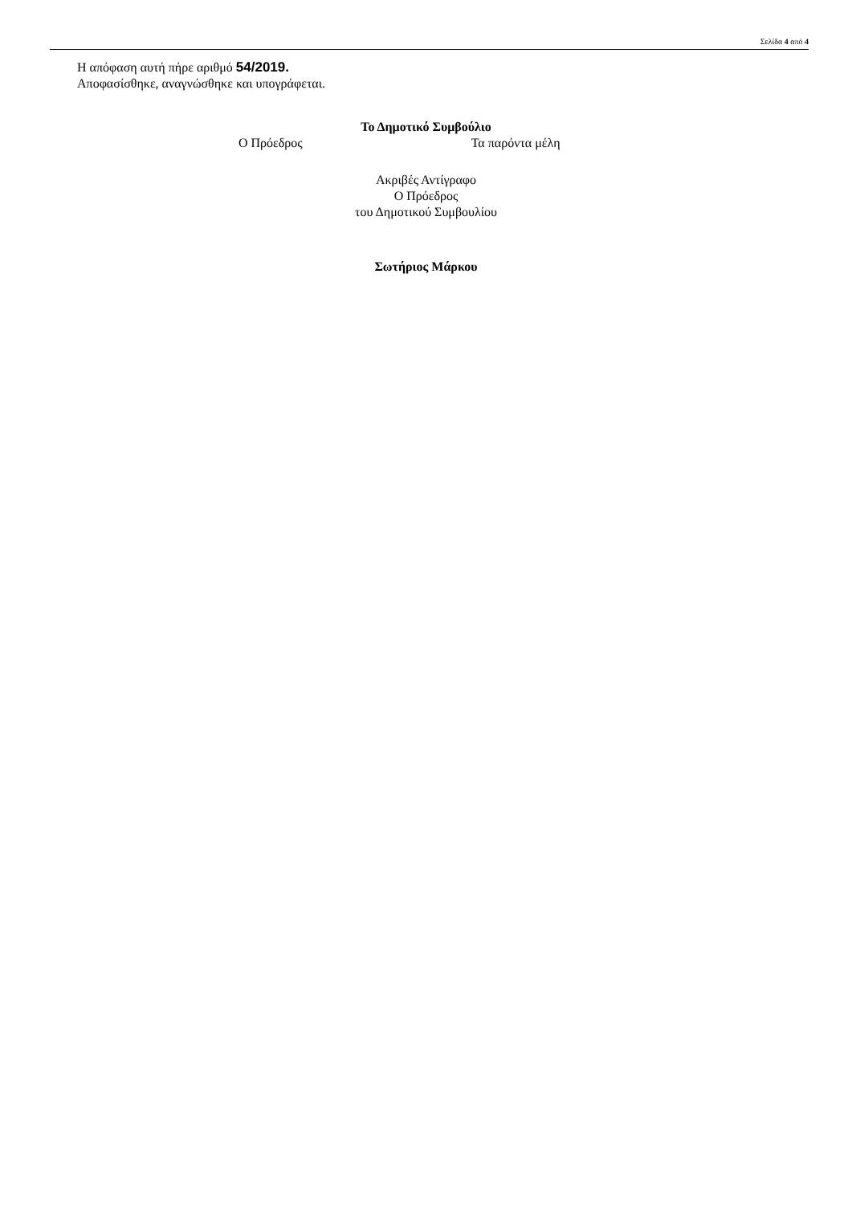Σελίδα 4 από 4
Η απόφαση αυτή πήρε αριθμό 54/2019.
Αποφασίσθηκε, αναγνώσθηκε και υπογράφεται.
Το Δημοτικό Συμβούλιο
Ο Πρόεδρος Τα παρόντα μέλη
Ακριβές Αντίγραφο
Ο Πρόεδρος
του Δημοτικού Συμβουλίου
Σωτήριος Μάρκου